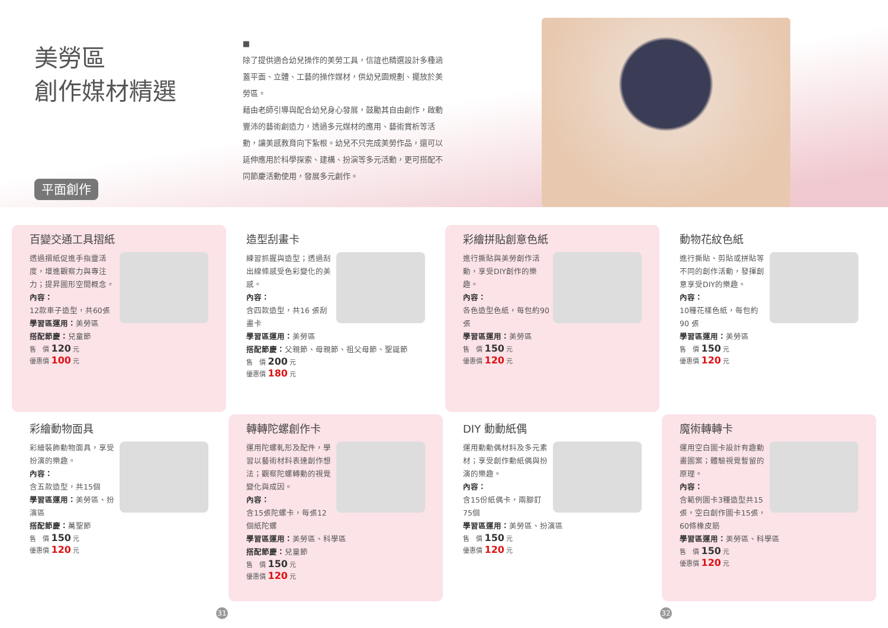美勞區
創作媒材精選
平面創作
■
除了提供適合幼兒操作的美勞工具，信誼也精選設計多種涵蓋平面、立體、工藝的操作媒材，供幼兒園規劃、擺放於美勞區。
藉由老師引導與配合幼兒身心發展，鼓勵其自由創作，啟動豐沛的藝術創造力，透過多元媒材的應用、藝術賞析等活動，讓美感教育向下紮根。幼兒不只完成美勞作品，還可以延伸應用於科學探索、建構、扮演等多元活動，更可搭配不同節慶活動使用，發展多元創作。
百變交通工具摺紙
透過摺紙促進手指靈活度，增進觀察力與專注力；提昇圖形空間概念。
內容：
12款車子造型，共60張
學習區運用：美勞區
搭配節慶：兒童節
售　價 120 元
優惠價 100 元
造型刮畫卡
練習抓握與造型；透過刮出線條感受色彩變化的美感。
內容：
含四款造型，共16 張刮畫卡
學習區運用：美勞區
搭配節慶：父親節、母親節、祖父母節、聖誕節
售　價 200 元
優惠價 180 元
彩繪拼貼創意色紙
進行撕貼與美勞創作活動，享受DIY創作的樂趣。
內容：
各色造型色紙，每包約90張
學習區運用：美勞區
售　價 150 元
優惠價 120 元
動物花紋色紙
進行撕貼、剪貼或拼貼等不同的創作活動，發揮創意享受DIY的樂趣。
內容：
10種花樣色紙，每包約90 張
學習區運用：美勞區
售　價 150 元
優惠價 120 元
彩繪動物面具
彩繪裝飾動物面具，享受扮演的樂趣。
內容：
含五款造型，共15個
學習區運用：美勞區、扮演區
搭配節慶：萬聖節
售　價 150 元
優惠價 120 元
轉轉陀螺創作卡
運用陀螺軋形及配件，學習以藝術材料表達創作想法；觀察陀螺轉動的視覺變化與成因。
內容：
含15張陀螺卡，每張12個紙陀螺
學習區運用：美勞區、科學區
搭配節慶：兒童節
售　價 150 元
優惠價 120 元
DIY 動動紙偶
運用動動偶材料及多元素材；享受創作動紙偶與扮演的樂趣。
內容：
含15份紙偶卡，兩腳釘75個
學習區運用：美勞區、扮演區
售　價 150 元
優惠價 120 元
魔術轉轉卡
運用空白圖卡設計有趣動畫圖案；體驗視覺暫留的原理。
內容：
含範例圖卡3種造型共15張，空白創作圖卡15張，60條橡皮筋
學習區運用：美勞區、科學區
售　價 150 元
優惠價 120 元
31 32